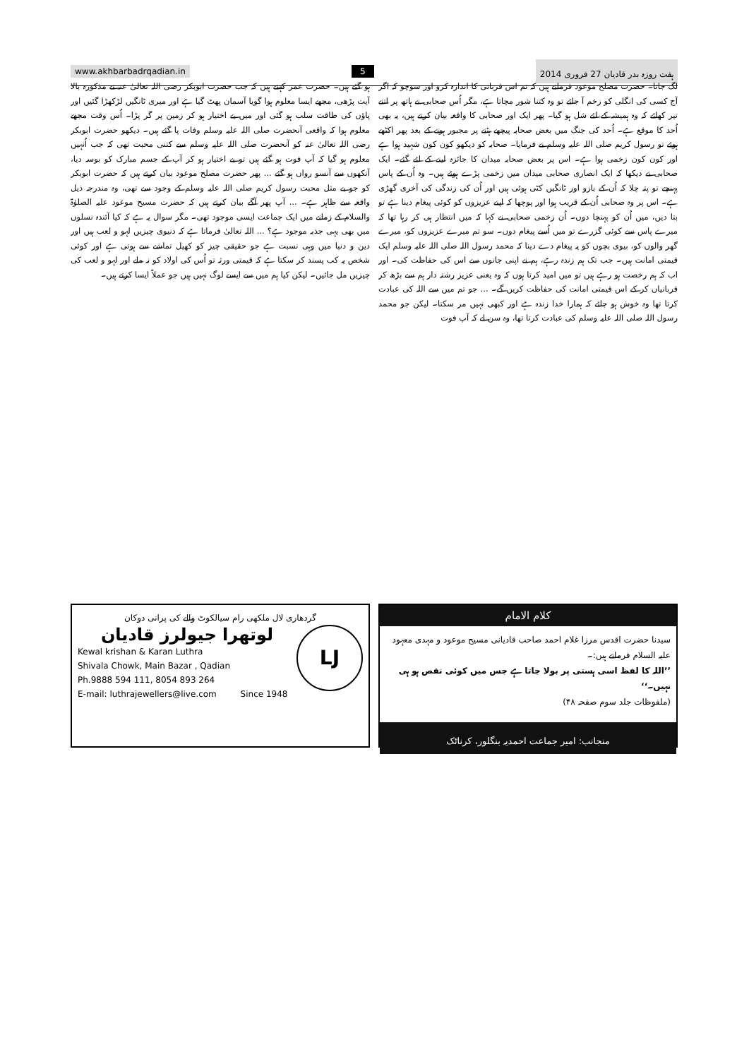www.akhbarbadrqadian.in 5 ہفت روزہ بدر قادیان 27 فروری 2014
لگ جاتا۔ حضرت مصلح موعود فرماتے ہیں کہ تم اس قربانی کا اندازہ کرو اور سوچو کہ اگر آج کسی کی انگلی کو زخم آ جائے تو وہ کتنا شور مچاتا ہے، مگر اُس صحابی نے ہاتھ پر اتنے تیر کھائے کہ وہ ہمیشہ کے لئے شل ہو گیا۔ پھر ایک اور صحابی کا واقعہ بیان کرتے ہیں، یہ بھی اُحد کا موقع ہے۔ اُحد کی جنگ میں بعض صحابہ پیچھے ہٹنے پر مجبور ہونے کے بعد پھر اکٹھے ہوئے تو رسول کریم صلی اللہ علیہ وسلم نے فرمایا۔ صحابہ کو دیکھو کون کون شہید ہوا ہے اور کون کون زخمی ہوا ہے۔ اس پر بعض صحابہ میدان کا جائزہ لینے کے لئے گئے۔ ایک صحابی نے دیکھا کہ ایک انصاری صحابی میدان میں زخمی پڑے ہوئے ہیں۔ وہ اُن کے پاس پہنچے تو پتہ چلا کہ اُن کے بازو اور ٹانگیں کٹی ہوئی ہیں اور اُن کی زندگی کی آخری گھڑی ہے۔ اس پر وہ صحابی اُن کے قریب ہوا اور پوچھا کہ اپنے عزیزوں کو کوئی پیغام دینا ہے تو بتا دیں، میں اُن کو پہنچا دوں۔ اُن زخمی صحابی نے کہا کہ میں انتظار ہی کر رہا تھا کہ میرے پاس سے کوئی گزرے تو میں اُسے پیغام دوں۔ سو تم میرے عزیزوں کو، میرے گھر والوں کو، بیوی بچوں کو یہ پیغام دے دینا کہ محمد رسول اللہ صلی اللہ علیہ وسلم ایک قیمتی امانت ہیں۔ جب تک ہم زندہ رہے، ہم نے اپنی جانوں سے اس کی حفاظت کی۔ اور اب کہ ہم رخصت ہو رہے ہیں تو میں امید کرتا ہوں کہ وہ یعنی عزیز رشتہ دار ہم سے بڑھ کر قربانیاں کر کے اس قیمتی امانت کی حفاظت کریں گے۔ ... جو تم میں سے اللہ کی عبادت کرتا تھا وہ خوش ہو جائے کہ ہمارا خدا زندہ ہے اور کبھی نہیں مر سکتا۔ لیکن جو محمد رسول اللہ صلی اللہ علیہ وسلم کی عبادت کرتا تھا، وہ سن لے کہ آپ فوت
ہو گئے ہیں۔ حضرت عمر کہتے ہیں کہ جب حضرت ابوبکر رضی اللہ تعالیٰ عنہ نے مذکورہ بالا آیت پڑھی، مجھے ایسا معلوم ہوا گویا آسمان پھٹ گیا ہے اور میری ٹانگیں لڑکھڑا گئیں اور پاؤں کی طاقت سلب ہو گئی اور میں بے اختیار ہو کر زمین پر گر پڑا۔ اُس وقت مجھے معلوم ہوا کہ واقعی آنحضرت صلی اللہ علیہ وسلم وفات پا گئے ہیں۔ دیکھو حضرت ابوبکر رضی اللہ تعالیٰ عنہ کو آنحضرت صلی اللہ علیہ وسلم سے کتنی محبت تھی کہ جب اُنہیں معلوم ہو گیا کہ آپ فوت ہو گئے ہیں تو بے اختیار ہو کر آپ کے جسم مبارک کو بوسہ دیا، آنکھوں سے آنسو رواں ہو گئے ... پھر حضرت مصلح موعود بیان کرتے ہیں کہ حضرت ابوبکر کو جو بے مثل محبت رسول کریم صلی اللہ علیہ وسلم کے وجود سے تھی، وہ مندرجہ ذیل واقعہ سے ظاہر ہے۔ ... آپ پھر آگے بیان کرتے ہیں کہ حضرت مسیح موعود علیہ الصلوٰۃ والسلام کے زمانے میں ایک جماعت ایسی موجود تھی۔ مگر سوال یہ ہے کہ کیا آئندہ نسلوں میں بھی یہی جذبہ موجود ہے؟ ... اللہ تعالیٰ فرماتا ہے کہ دنیوی چیزیں لہو و لعب ہیں اور دین و دنیا میں وہی نسبت ہے جو حقیقی چیز کو کھیل تماشے سے ہوتی ہے اور کوئی شخص یہ کب پسند کر سکتا ہے کہ قیمتی ورثہ تو اُس کی اولاد کو نہ ملے اور لہو و لعب کی چیزیں مل جائیں۔ لیکن کیا ہم میں سے ایسے لوگ نہیں ہیں جو عملاً ایسا کرتے ہیں۔
کلام الامام
سیدنا حضرت اقدس مرزا غلام احمد صاحب قادیانی مسیح موعود و مہدی معہود علیہ السلام فرماتے ہیں:۔
’’اللہ کا لفظ اسی ہستی پر بولا جاتا ہے جس میں کوئی نقص ہو ہی نہیں۔‘‘
(ملفوظات جلد سوم صفحہ ۴۸)
منجانب: امیر جماعت احمدیہ بنگلور، کرناٹک
گردھاری لال ملکھی رام سیالکوٹ والے کی پرانی دوکان
LJ
لوتھرا جیولرز قادیان
Kewal krishan & Karan Luthra
Shivala Chowk, Main Bazar , Qadian
Ph.9888 594 111, 8054 893 264
E-mail: luthrajewellers@live.com Since 1948